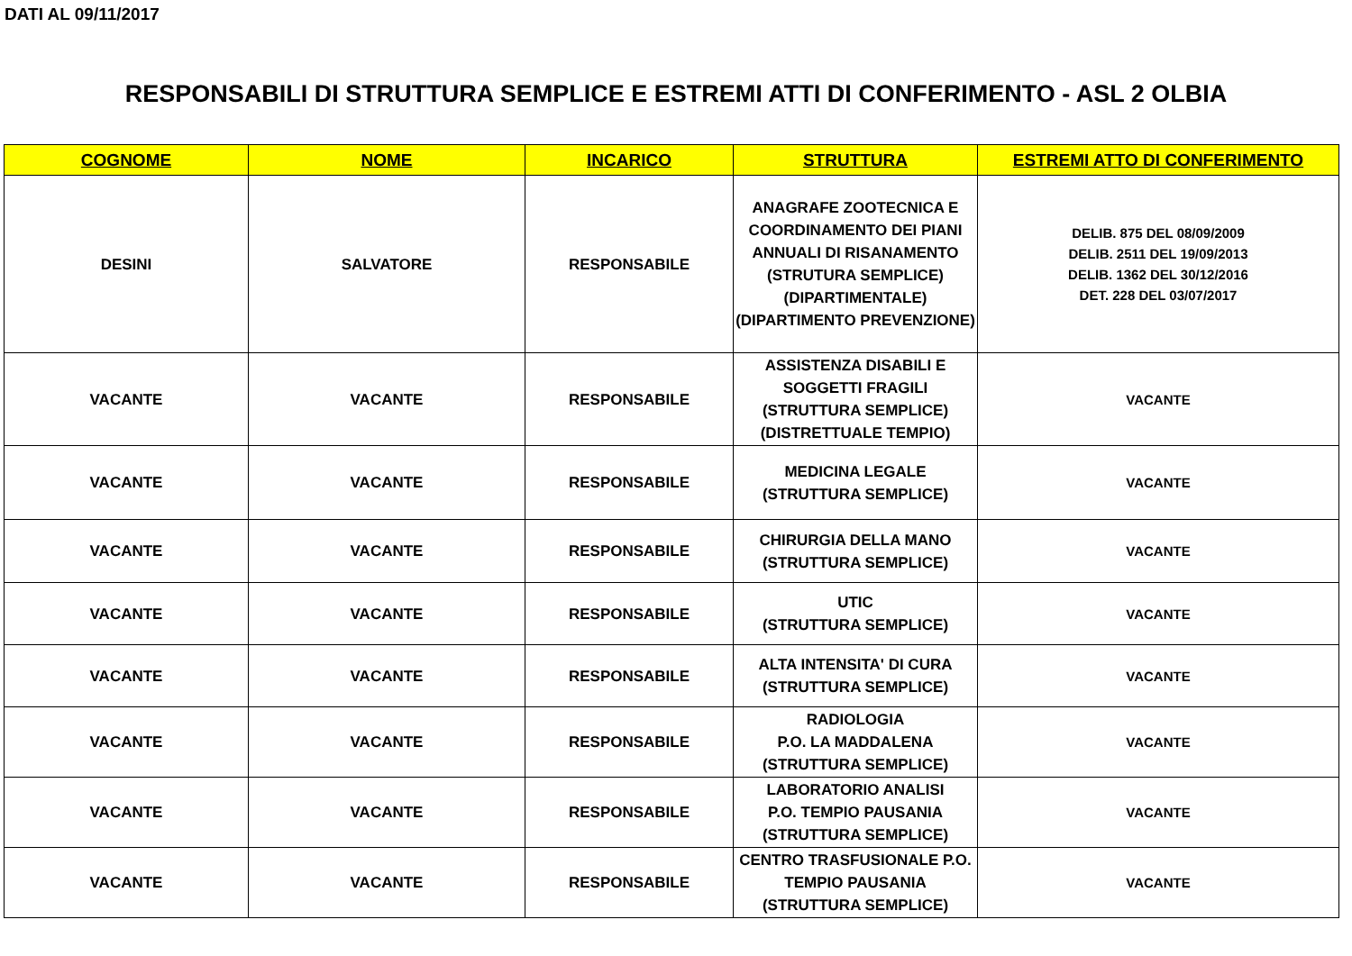DATI AL 09/11/2017
RESPONSABILI DI STRUTTURA SEMPLICE E ESTREMI ATTI DI CONFERIMENTO - ASL 2 OLBIA
| COGNOME | NOME | INCARICO | STRUTTURA | ESTREMI ATTO DI CONFERIMENTO |
| --- | --- | --- | --- | --- |
| DESINI | SALVATORE | RESPONSABILE | ANAGRAFE ZOOTECNICA E COORDINAMENTO DEI PIANI ANNUALI DI RISANAMENTO (STRUTURA SEMPLICE) (DIPARTIMENTALE) (DIPARTIMENTO PREVENZIONE) | DELIB. 875 DEL 08/09/2009 DELIB. 2511 DEL 19/09/2013 DELIB. 1362 DEL 30/12/2016 DET. 228 DEL 03/07/2017 |
| VACANTE | VACANTE | RESPONSABILE | ASSISTENZA DISABILI E SOGGETTI FRAGILI (STRUTTURA SEMPLICE) (DISTRETTUALE TEMPIO) | VACANTE |
| VACANTE | VACANTE | RESPONSABILE | MEDICINA LEGALE (STRUTTURA SEMPLICE) | VACANTE |
| VACANTE | VACANTE | RESPONSABILE | CHIRURGIA DELLA MANO (STRUTTURA SEMPLICE) | VACANTE |
| VACANTE | VACANTE | RESPONSABILE | UTIC (STRUTTURA SEMPLICE) | VACANTE |
| VACANTE | VACANTE | RESPONSABILE | ALTA INTENSITA' DI CURA (STRUTTURA SEMPLICE) | VACANTE |
| VACANTE | VACANTE | RESPONSABILE | RADIOLOGIA P.O. LA MADDALENA (STRUTTURA SEMPLICE) | VACANTE |
| VACANTE | VACANTE | RESPONSABILE | LABORATORIO ANALISI P.O. TEMPIO PAUSANIA (STRUTTURA SEMPLICE) | VACANTE |
| VACANTE | VACANTE | RESPONSABILE | CENTRO TRASFUSIONALE P.O. TEMPIO PAUSANIA (STRUTTURA SEMPLICE) | VACANTE |